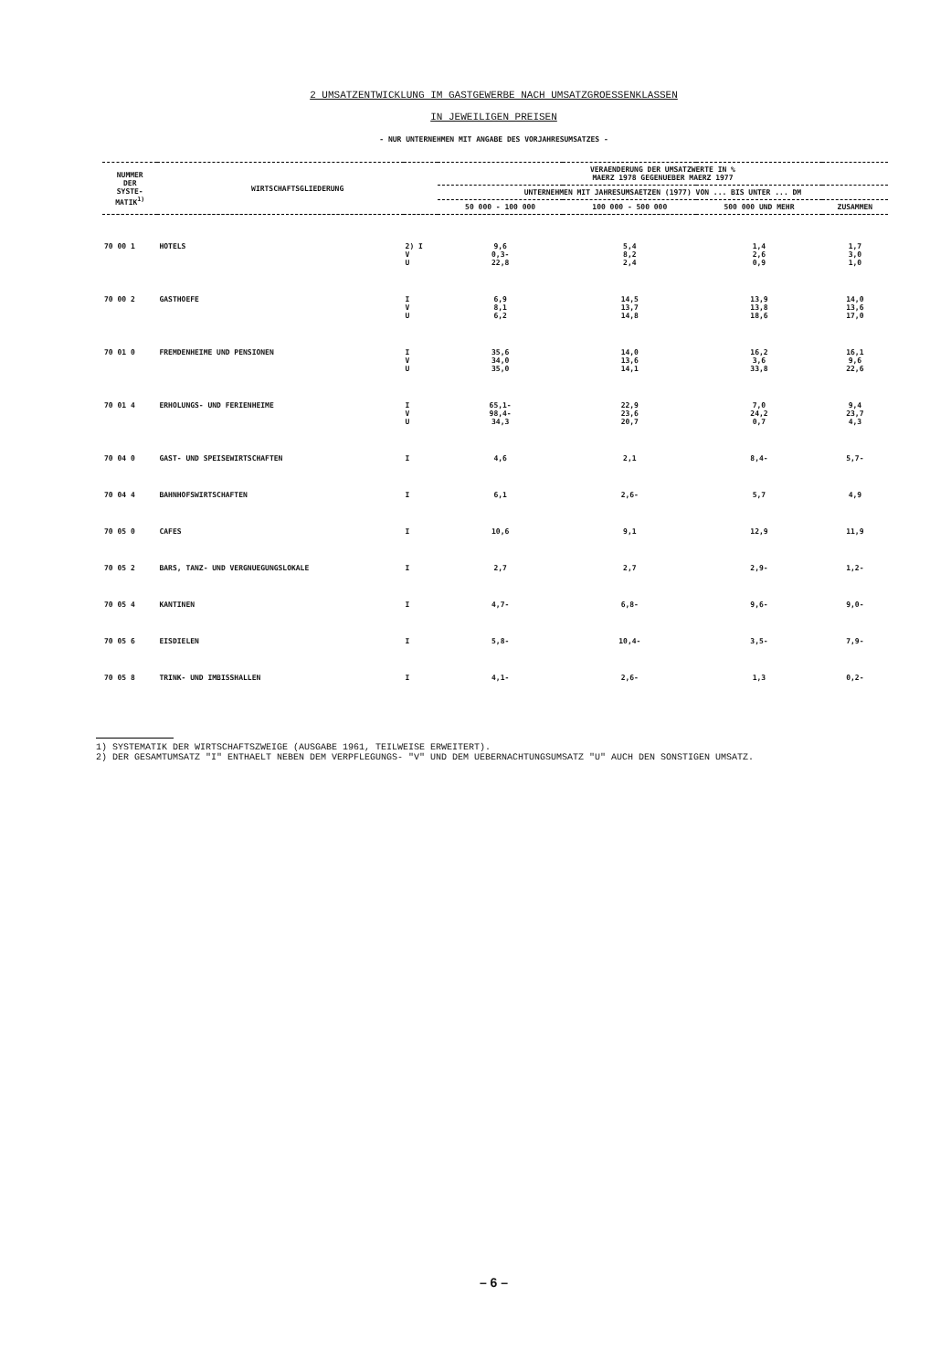2 UMSATZENTWICKLUNG IM GASTGEWERBE NACH UMSATZGROESSENKLASSEN
IN JEWEILIGEN PREISEN
- NUR UNTERNEHMEN MIT ANGABE DES VORJAHRESUMSATZES -
| NUMMER DER SYSTE- MATIK<sup>1)</sup> | WIRTSCHAFTSGLIEDERUNG | | VERAENDERUNG DER UMSATZWERTE IN % MAERZ 1978 GEGENUEBER MAERZ 1977 | | | |
| --- | --- | --- | --- | --- | --- | --- |
| | | | UNTERNEHMEN MIT JAHRESUMSAETZEN (1977) VON ... BIS UNTER ... DM | | | |
| | | | 50 000 - 100 000 | 100 000 - 500 000 | 500 000 UND MEHR | ZUSAMMEN |
| 70 00 1 | HOTELS | 2) I V U | 9,6 0,3- 22,8 | 5,4 8,2 2,4 | 1,4 2,6 0,9 | 1,7 3,0 1,0 |
| 70 00 2 | GASTHOEFE | I V U | 6,9 8,1 6,2 | 14,5 13,7 14,8 | 13,9 13,8 18,6 | 14,0 13,6 17,0 |
| 70 01 0 | FREMDENHEIME UND PENSIONEN | I V U | 35,6 34,0 35,0 | 14,0 13,6 14,1 | 16,2 3,6 33,8 | 16,1 9,6 22,6 |
| 70 01 4 | ERHOLUNGS- UND FERIENHEIME | I V U | 65,1- 98,4- 34,3 | 22,9 23,6 20,7 | 7,0 24,2 0,7 | 9,4 23,7 4,3 |
| 70 04 0 | GAST- UND SPEISEWIRTSCHAFTEN | I | 4,6 | 2,1 | 8,4- | 5,7- |
| 70 04 4 | BAHNHOFSWIRTSCHAFTEN | I | 6,1 | 2,6- | 5,7 | 4,9 |
| 70 05 0 | CAFES | I | 10,6 | 9,1 | 12,9 | 11,9 |
| 70 05 2 | BARS, TANZ- UND VERGNUEGUNGSLOKALE | I | 2,7 | 2,7 | 2,9- | 1,2- |
| 70 05 4 | KANTINEN | I | 4,7- | 6,8- | 9,6- | 9,0- |
| 70 05 6 | EISDIELEN | I | 5,8- | 10,4- | 3,5- | 7,9- |
| 70 05 8 | TRINK- UND IMBISSHALLEN | I | 4,1- | 2,6- | 1,3 | 0,2- |
1) SYSTEMATIK DER WIRTSCHAFTSZWEIGE (AUSGABE 1961, TEILWEISE ERWEITERT).
2) DER GESAMTUMSATZ "I" ENTHAELT NEBEN DEM VERPFLEGUNGS- "V" UND DEM UEBERNACHTUNGSUMSATZ "U" AUCH DEN SONSTIGEN UMSATZ.
– 6 –